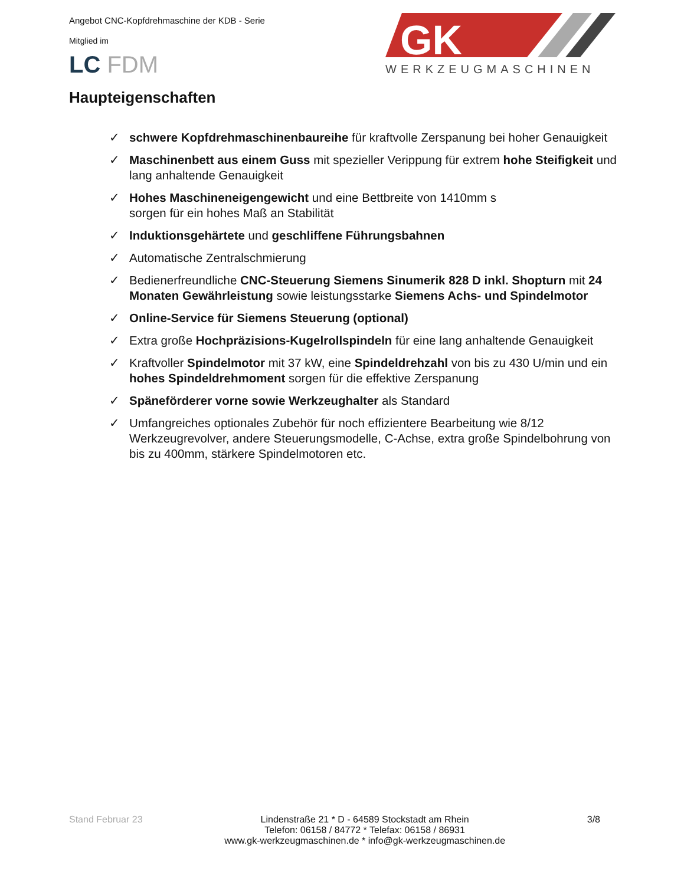Angebot CNC-Kopfdrehmaschine der KDB - Serie
Mitglied im
LC FDM
GK
WERKZEUGMASCHINEN
Haupteigenschaften
✓ schwere Kopfdrehmaschinenbaureihe für kraftvolle Zerspanung bei hoher Genauigkeit
✓ Maschinenbett aus einem Guss mit spezieller Verippung für extrem hohe Steifigkeit und lang anhaltende Genauigkeit
✓ Hohes Maschineneigengewicht und eine Bettbreite von 1410mm s
sorgen für ein hohes Maß an Stabilität
✓ Induktionsgehärtete und geschliffene Führungsbahnen
✓ Automatische Zentralschmierung
✓ Bedienerfreundliche CNC-Steuerung Siemens Sinumerik 828 D inkl. Shopturn mit 24 Monaten Gewährleistung sowie leistungsstarke Siemens Achs- und Spindelmotor
✓ Online-Service für Siemens Steuerung (optional)
✓ Extra große Hochpräzisions-Kugelrollspindeln für eine lang anhaltende Genauigkeit
✓ Kraftvoller Spindelmotor mit 37 kW, eine Spindeldrehzahl von bis zu 430 U/min und ein hohes Spindeldrehmoment sorgen für die effektive Zerspanung
✓ Späneförderer vorne sowie Werkzeughalter als Standard
✓ Umfangreiches optionales Zubehör für noch effizientere Bearbeitung wie 8/12 Werkzeugrevolver, andere Steuerungsmodelle, C-Achse, extra große Spindelbohrung von bis zu 400mm, stärkere Spindelmotoren etc.
Stand Februar 23 Lindenstraße 21 * D - 64589 Stockstadt am Rhein
Telefon: 06158 / 84772 * Telefax: 06158 / 86931
www.gk-werkzeugmaschinen.de * info@gk-werkzeugmaschinen.de 3/8